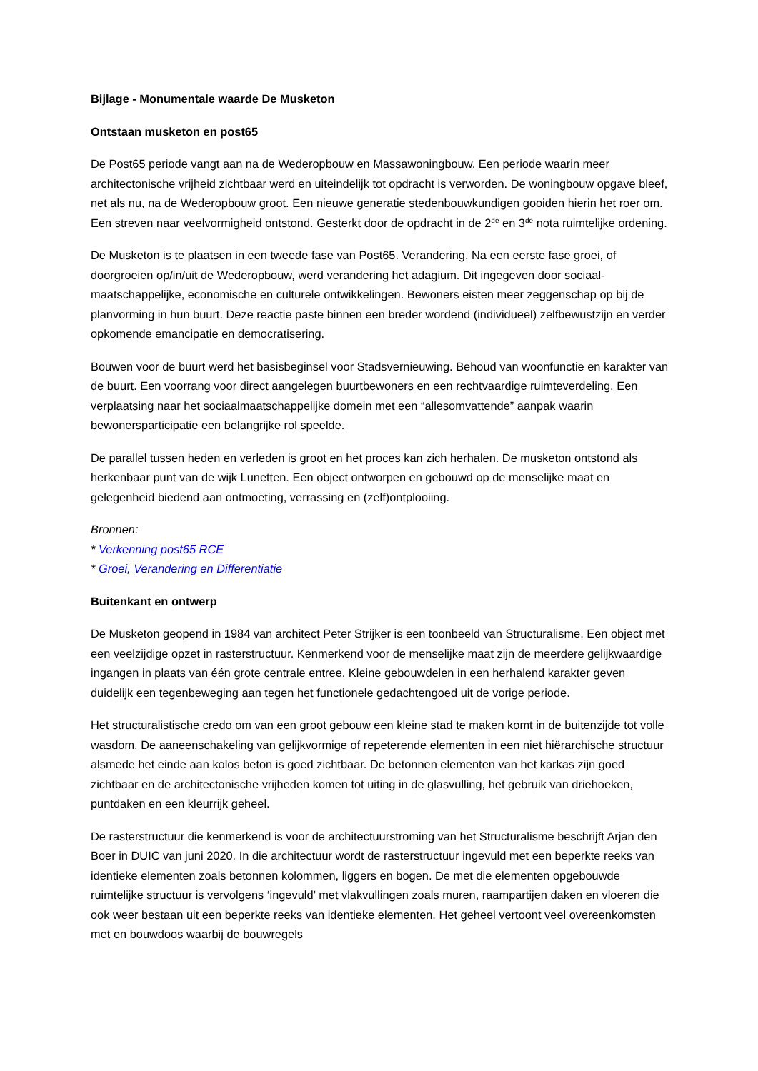Bijlage - Monumentale waarde De Musketon
Ontstaan musketon en post65
De Post65 periode vangt aan na de Wederopbouw en Massawoningbouw. Een periode waarin meer architectonische vrijheid zichtbaar werd en uiteindelijk tot opdracht is verworden. De woningbouw opgave bleef, net als nu, na de Wederopbouw groot. Een nieuwe generatie stedenbouwkundigen gooiden hierin het roer om. Een streven naar veelvormigheid ontstond. Gesterkt door de opdracht in de 2<sup>de</sup> en 3<sup>de</sup> nota ruimtelijke ordening.
De Musketon is te plaatsen in een tweede fase van Post65. Verandering. Na een eerste fase groei, of doorgroeien op/in/uit de Wederopbouw, werd verandering het adagium. Dit ingegeven door sociaal-maatschappelijke, economische en culturele ontwikkelingen. Bewoners eisten meer zeggenschap op bij de planvorming in hun buurt. Deze reactie paste binnen een breder wordend (individueel) zelfbewustzijn en verder opkomende emancipatie en democratisering.
Bouwen voor de buurt werd het basisbeginsel voor Stadsvernieuwing. Behoud van woonfunctie en karakter van de buurt. Een voorrang voor direct aangelegen buurtbewoners en een rechtvaardige ruimteverdeling. Een verplaatsing naar het sociaalmaatschappelijke domein met een “allesomvattende” aanpak waarin bewonersparticipatie een belangrijke rol speelde.
De parallel tussen heden en verleden is groot en het proces kan zich herhalen. De musketon ontstond als herkenbaar punt van de wijk Lunetten. Een object ontworpen en gebouwd op de menselijke maat en gelegenheid biedend aan ontmoeting, verrassing en (zelf)ontplooiing.
Bronnen:
* Verkenning post65 RCE
* Groei, Verandering en Differentiatie
Buitenkant en ontwerp
De Musketon geopend in 1984 van architect Peter Strijker is een toonbeeld van Structuralisme. Een object met een veelzijdige opzet in rasterstructuur. Kenmerkend voor de menselijke maat zijn de meerdere gelijkwaardige ingangen in plaats van één grote centrale entree. Kleine gebouwdelen in een herhalend karakter geven duidelijk een tegenbeweging aan tegen het functionele gedachtengoed uit de vorige periode.
Het structuralistische credo om van een groot gebouw een kleine stad te maken komt in de buitenzijde tot volle wasdom. De aaneenschakeling van gelijkvormige of repeterende elementen in een niet hiërarchische structuur alsmede het einde aan kolos beton is goed zichtbaar. De betonnen elementen van het karkas zijn goed zichtbaar en de architectonische vrijheden komen tot uiting in de glasvulling, het gebruik van driehoeken, puntdaken en een kleurrijk geheel.
De rasterstructuur die kenmerkend is voor de architectuurstroming van het Structuralisme beschrijft Arjan den Boer in DUIC van juni 2020. In die architectuur wordt de rasterstructuur ingevuld met een beperkte reeks van identieke elementen zoals betonnen kolommen, liggers en bogen. De met die elementen opgebouwde ruimtelijke structuur is vervolgens ‘ingevuld’ met vlakvullingen zoals muren, raampartijen daken en vloeren die ook weer bestaan uit een beperkte reeks van identieke elementen. Het geheel vertoont veel overeenkomsten met en bouwdoos waarbij de bouwregels